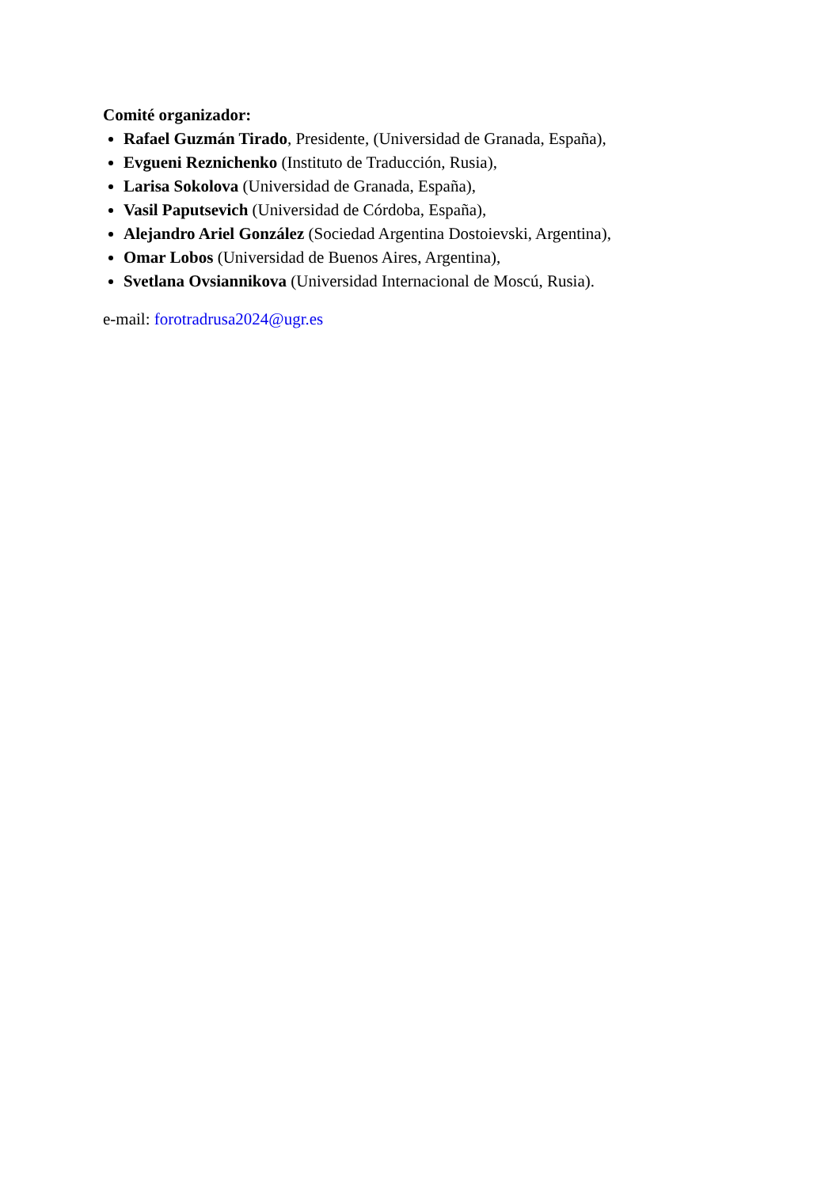Comité organizador:
Rafael Guzmán Tirado, Presidente, (Universidad de Granada, España),
Evgueni Reznichenko (Instituto de Traducción, Rusia),
Larisa Sokolova (Universidad de Granada, España),
Vasil Paputsevich (Universidad de Córdoba, España),
Alejandro Ariel González (Sociedad Argentina Dostoievski, Argentina),
Omar Lobos (Universidad de Buenos Aires, Argentina),
Svetlana Ovsiannikova (Universidad Internacional de Moscú, Rusia).
e-mail: forotradrusa2024@ugr.es